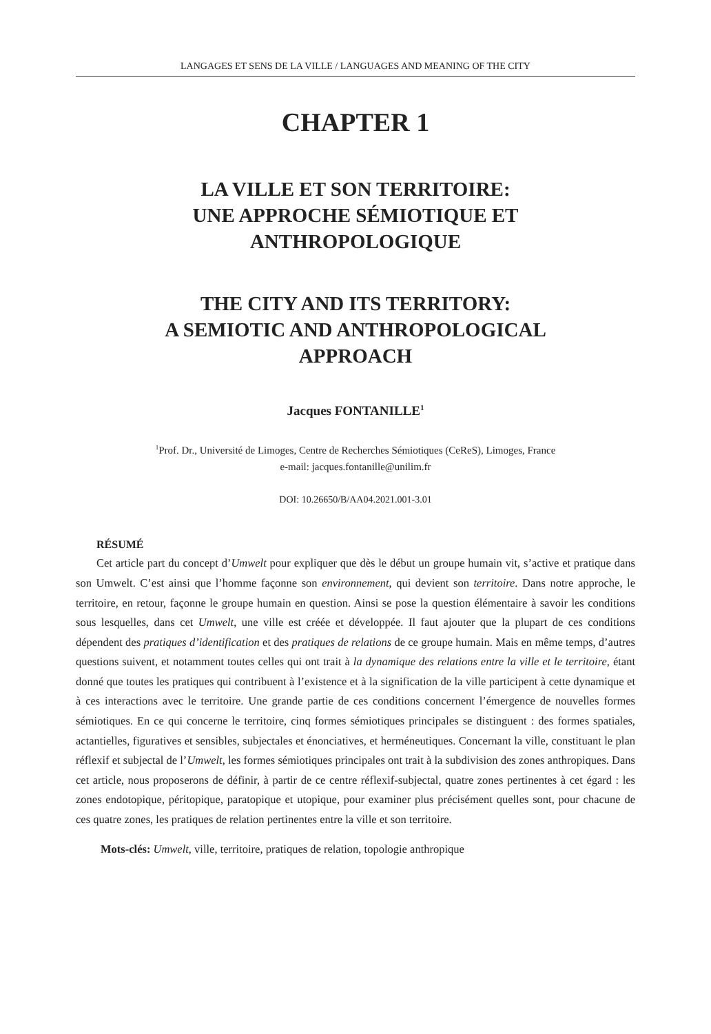LANGAGES ET SENS DE LA VILLE / LANGUAGES AND MEANING OF THE CITY
CHAPTER 1
LA VILLE ET SON TERRITOIRE:
UNE APPROCHE SÉMIOTIQUE ET
ANTHROPOLOGIQUE
THE CITY AND ITS TERRITORY:
A SEMIOTIC AND ANTHROPOLOGICAL
APPROACH
Jacques FONTANILLE<sup>1</sup>
<sup>1</sup> Prof. Dr., Université de Limoges, Centre de Recherches Sémiotiques (CeReS), Limoges, France
e-mail: jacques.fontanille@unilim.fr
DOI: 10.26650/B/AA04.2021.001-3.01
RÉSUMÉ
Cet article part du concept d’Umwelt pour expliquer que dès le début un groupe humain vit, s’active et pratique dans son Umwelt. C’est ainsi que l’homme façonne son environnement, qui devient son territoire. Dans notre approche, le territoire, en retour, façonne le groupe humain en question. Ainsi se pose la question élémentaire à savoir les conditions sous lesquelles, dans cet Umwelt, une ville est créée et développée. Il faut ajouter que la plupart de ces conditions dépendent des pratiques d’identification et des pratiques de relations de ce groupe humain. Mais en même temps, d’autres questions suivent, et notamment toutes celles qui ont trait à la dynamique des relations entre la ville et le territoire, étant donné que toutes les pratiques qui contribuent à l’existence et à la signification de la ville participent à cette dynamique et à ces interactions avec le territoire. Une grande partie de ces conditions concernent l’émergence de nouvelles formes sémiotiques. En ce qui concerne le territoire, cinq formes sémiotiques principales se distinguent : des formes spatiales, actantielles, figuratives et sensibles, subjectales et énonciatives, et herméneutiques. Concernant la ville, constituant le plan réflexif et subjectal de l’Umwelt, les formes sémiotiques principales ont trait à la subdivision des zones anthropiques. Dans cet article, nous proposerons de définir, à partir de ce centre réflexif-subjectal, quatre zones pertinentes à cet égard : les zones endotopique, péritopique, paratopique et utopique, pour examiner plus précisément quelles sont, pour chacune de ces quatre zones, les pratiques de relation pertinentes entre la ville et son territoire.
Mots-clés: Umwelt, ville, territoire, pratiques de relation, topologie anthropique